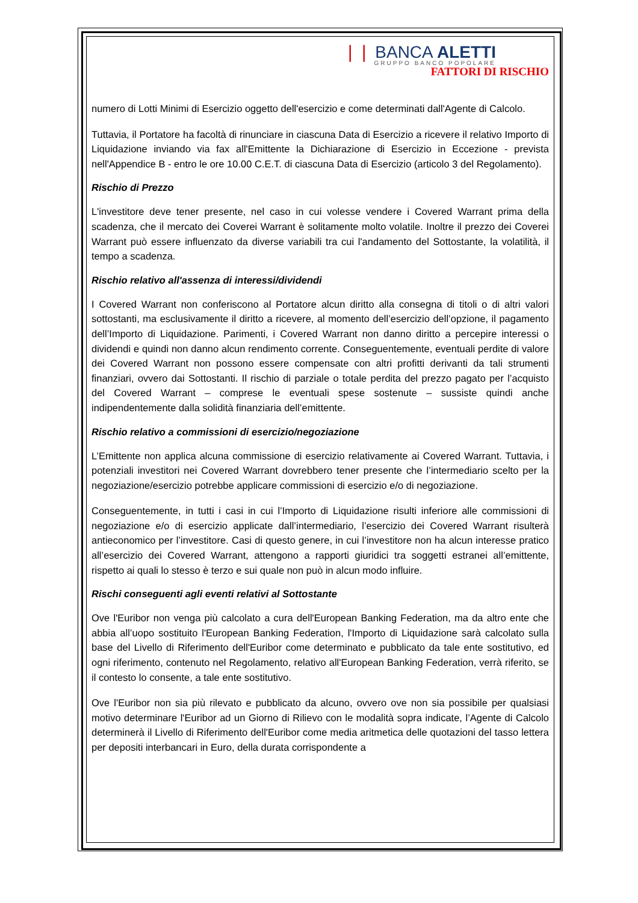❘❘ BANCA ALETTI
GRUPPO BANCO POPOLARE
FATTORI DI RISCHIO
numero di Lotti Minimi di Esercizio oggetto dell'esercizio e come determinati dall'Agente di Calcolo.
Tuttavia, il Portatore ha facoltà di rinunciare in ciascuna Data di Esercizio a ricevere il relativo Importo di Liquidazione inviando via fax all'Emittente la Dichiarazione di Esercizio in Eccezione - prevista nell'Appendice B - entro le ore 10.00 C.E.T. di ciascuna Data di Esercizio (articolo 3 del Regolamento).
Rischio di Prezzo
L'investitore deve tener presente, nel caso in cui volesse vendere i Covered Warrant prima della scadenza, che il mercato dei Coverei Warrant è solitamente molto volatile. Inoltre il prezzo dei Coverei Warrant può essere influenzato da diverse variabili tra cui l'andamento del Sottostante, la volatilità, il tempo a scadenza.
Rischio relativo all'assenza di interessi/dividendi
I Covered Warrant non conferiscono al Portatore alcun diritto alla consegna di titoli o di altri valori sottostanti, ma esclusivamente il diritto a ricevere, al momento dell’esercizio dell’opzione, il pagamento dell’Importo di Liquidazione. Parimenti, i Covered Warrant non danno diritto a percepire interessi o dividendi e quindi non danno alcun rendimento corrente. Conseguentemente, eventuali perdite di valore dei Covered Warrant non possono essere compensate con altri profitti derivanti da tali strumenti finanziari, ovvero dai Sottostanti. Il rischio di parziale o totale perdita del prezzo pagato per l’acquisto del Covered Warrant – comprese le eventuali spese sostenute – sussiste quindi anche indipendentemente dalla solidità finanziaria dell’emittente.
Rischio relativo a commissioni di esercizio/negoziazione
L’Emittente non applica alcuna commissione di esercizio relativamente ai Covered Warrant. Tuttavia, i potenziali investitori nei Covered Warrant dovrebbero tener presente che l’intermediario scelto per la negoziazione/esercizio potrebbe applicare commissioni di esercizio e/o di negoziazione.
Conseguentemente, in tutti i casi in cui l’Importo di Liquidazione risulti inferiore alle commissioni di negoziazione e/o di esercizio applicate dall’intermediario, l’esercizio dei Covered Warrant risulterà antieconomico per l’investitore. Casi di questo genere, in cui l’investitore non ha alcun interesse pratico all’esercizio dei Covered Warrant, attengono a rapporti giuridici tra soggetti estranei all’emittente, rispetto ai quali lo stesso è terzo e sui quale non può in alcun modo influire.
Rischi conseguenti agli eventi relativi al Sottostante
Ove l'Euribor non venga più calcolato a cura dell'European Banking Federation, ma da altro ente che abbia all’uopo sostituito l'European Banking Federation, l'Importo di Liquidazione sarà calcolato sulla base del Livello di Riferimento dell'Euribor come determinato e pubblicato da tale ente sostitutivo, ed ogni riferimento, contenuto nel Regolamento, relativo all'European Banking Federation, verrà riferito, se il contesto lo consente, a tale ente sostitutivo.
Ove l'Euribor non sia più rilevato e pubblicato da alcuno, ovvero ove non sia possibile per qualsiasi motivo determinare l'Euribor ad un Giorno di Rilievo con le modalità sopra indicate, l’Agente di Calcolo determinerà il Livello di Riferimento dell'Euribor come media aritmetica delle quotazioni del tasso lettera per depositi interbancari in Euro, della durata corrispondente a